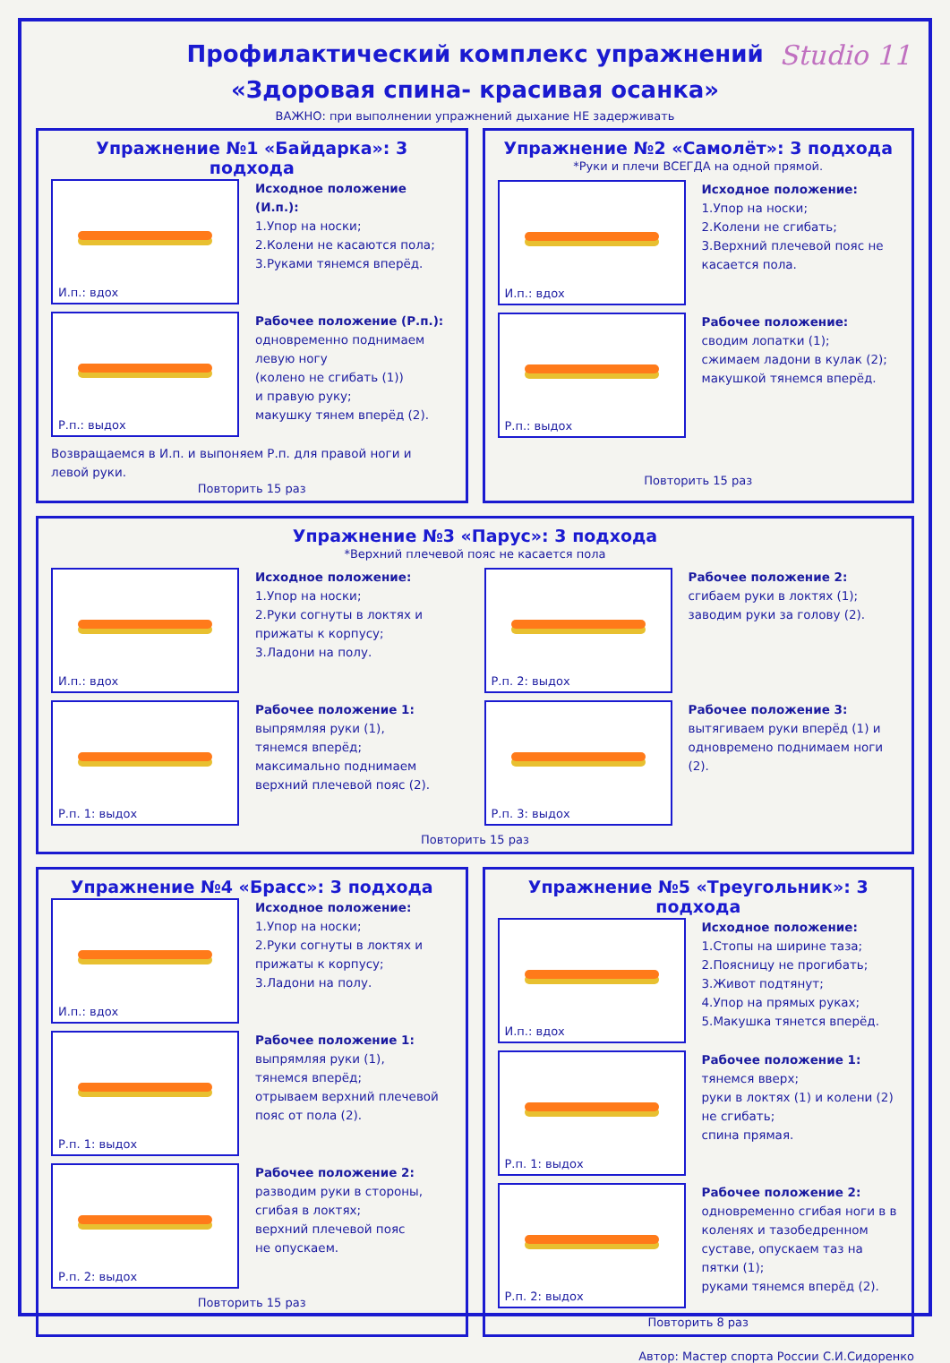Studio 11
Профилактический комплекс упражнений
«Здоровая спина- красивая осанка»
ВАЖНО: при выполнении упражнений дыхание НЕ задерживать
Упражнение №1 «Байдарка»: 3 подхода
И.п.: вдох
Исходное положение (И.п.):
1.Упор на носки;
2.Колени не касаются пола;
3.Руками тянемся вперёд.
Р.п.: выдох
Рабочее положение (Р.п.):
одновременно поднимаем левую ногу
(колено не сгибать (1))
и правую руку;
макушку тянем вперёд (2).
Возвращаемся в И.п. и выпоняем Р.п. для правой ноги и левой руки.
Повторить 15 раз
Упражнение №2 «Самолёт»: 3 подхода
*Руки и плечи ВСЕГДА на одной прямой.
И.п.: вдох
Исходное положение:
1.Упор на носки;
2.Колени не сгибать;
3.Верхний плечевой пояс не касается пола.
Р.п.: выдох
Рабочее положение:
сводим лопатки (1);
сжимаем ладони в кулак (2);
макушкой тянемся вперёд.
Повторить 15 раз
Упражнение №3 «Парус»: 3 подхода
*Верхний плечевой пояс не касается пола
И.п.: вдох
Исходное положение:
1.Упор на носки;
2.Руки согнуты в локтях и прижаты к корпусу;
3.Ладони на полу.
Р.п. 1: выдох
Рабочее положение 1:
выпрямляя руки (1),
тянемся вперёд;
максимально поднимаем верхний плечевой пояс (2).
Р.п. 2: выдох
Рабочее положение 2:
сгибаем руки в локтях (1);
заводим руки за голову (2).
Р.п. 3: выдох
Рабочее положение 3:
вытягиваем руки вперёд (1) и одновремено поднимаем ноги (2).
Повторить 15 раз
Упражнение №4 «Брасс»: 3 подхода
И.п.: вдох
Исходное положение:
1.Упор на носки;
2.Руки согнуты в локтях и прижаты к корпусу;
3.Ладони на полу.
Р.п. 1: выдох
Рабочее положение 1:
выпрямляя руки (1),
тянемся вперёд;
отрываем верхний плечевой пояс от пола (2).
Р.п. 2: выдох
Рабочее положение 2:
разводим руки в стороны,
сгибая в локтях;
верхний плечевой пояс
не опускаем.
Повторить 15 раз
Упражнение №5 «Треугольник»: 3 подхода
И.п.: вдох
Исходное положение:
1.Стопы на ширине таза;
2.Поясницу не прогибать;
3.Живот подтянут;
4.Упор на прямых руках;
5.Макушка тянется вперёд.
Р.п. 1: выдох
Рабочее положение 1:
тянемся вверх;
руки в локтях (1) и колени (2) не сгибать;
спина прямая.
Р.п. 2: выдох
Рабочее положение 2:
одновременно сгибая ноги в в коленях и тазобедренном суставе, опускаем таз на пятки (1);
руками тянемся вперёд (2).
Повторить 8 раз
Автор: Мастер спорта России С.И.Сидоренко